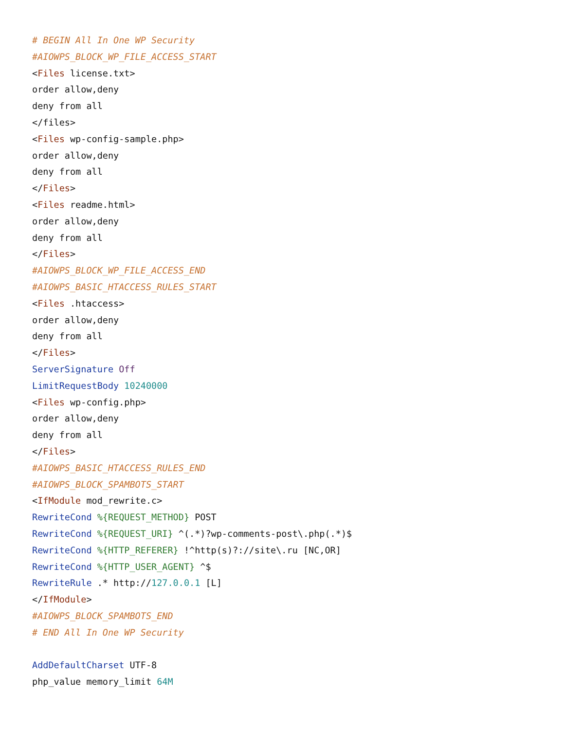# BEGIN All In One WP Security
#AIOWPS_BLOCK_WP_FILE_ACCESS_START
<Files license.txt>
order allow,deny
deny from all
</files>
<Files wp-config-sample.php>
order allow,deny
deny from all
</Files>
<Files readme.html>
order allow,deny
deny from all
</Files>
#AIOWPS_BLOCK_WP_FILE_ACCESS_END
#AIOWPS_BASIC_HTACCESS_RULES_START
<Files .htaccess>
order allow,deny
deny from all
</Files>
ServerSignature Off
LimitRequestBody 10240000
<Files wp-config.php>
order allow,deny
deny from all
</Files>
#AIOWPS_BASIC_HTACCESS_RULES_END
#AIOWPS_BLOCK_SPAMBOTS_START
<IfModule mod_rewrite.c>
RewriteCond %{REQUEST_METHOD} POST
RewriteCond %{REQUEST_URI} ^(.*)?wp-comments-post\.php(.*)$
RewriteCond %{HTTP_REFERER} !^http(s)?://site\.ru [NC,OR]
RewriteCond %{HTTP_USER_AGENT} ^$
RewriteRule .* http://127.0.0.1 [L]
</IfModule>
#AIOWPS_BLOCK_SPAMBOTS_END
# END All In One WP Security

AddDefaultCharset UTF-8
php_value memory_limit 64M